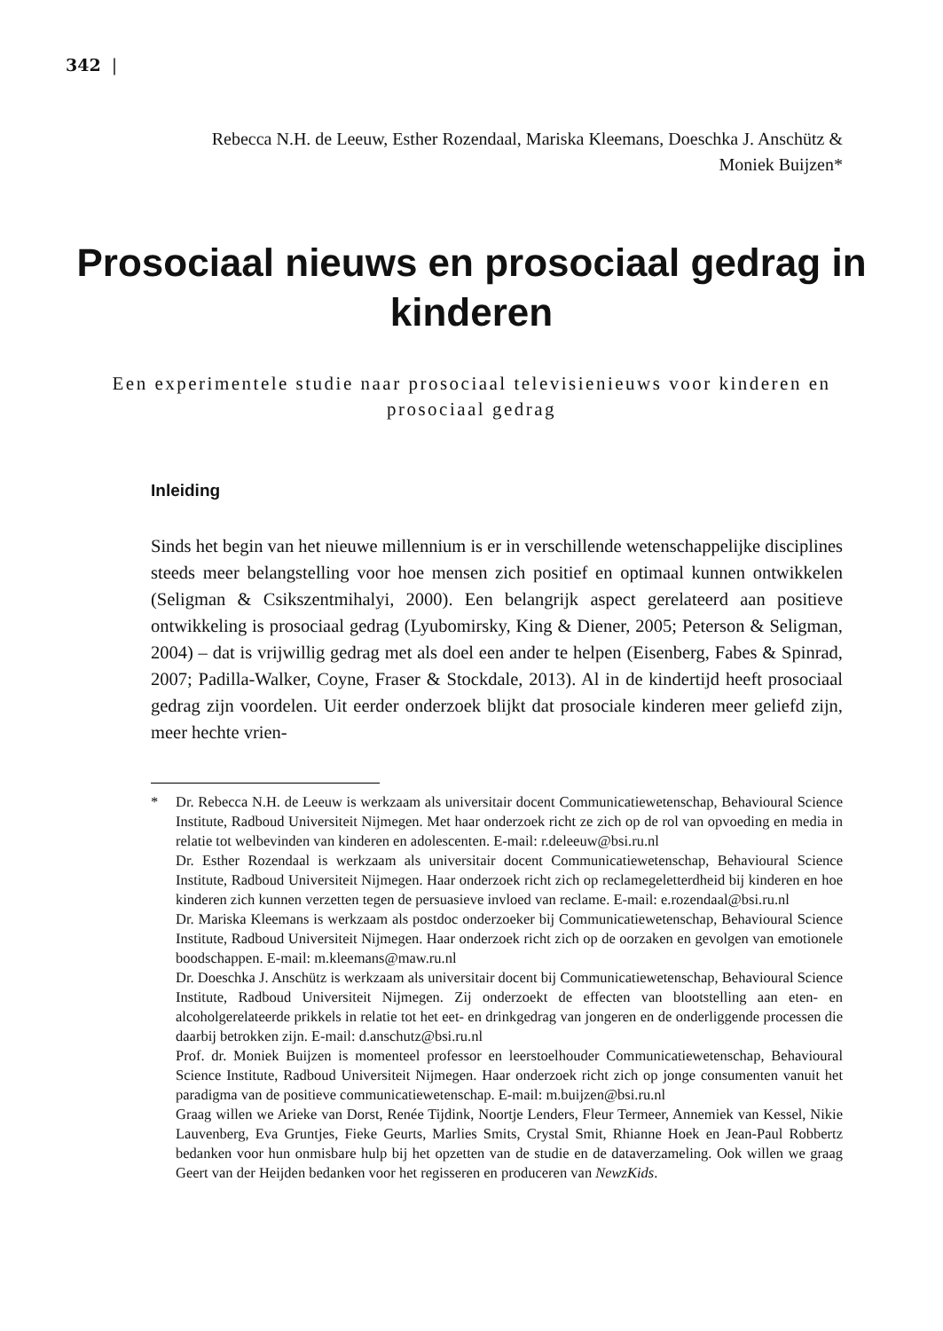342 |
Rebecca N.H. de Leeuw, Esther Rozendaal, Mariska Kleemans, Doeschka J. Anschütz &
Moniek Buijzen*
Prosociaal nieuws en prosociaal gedrag in kinderen
Een experimentele studie naar prosociaal televisienieuws voor kinderen en prosociaal gedrag
Inleiding
Sinds het begin van het nieuwe millennium is er in verschillende wetenschappelijke disciplines steeds meer belangstelling voor hoe mensen zich positief en optimaal kunnen ontwikkelen (Seligman & Csikszentmihalyi, 2000). Een belangrijk aspect gerelateerd aan positieve ontwikkeling is prosociaal gedrag (Lyubomirsky, King & Diener, 2005; Peterson & Seligman, 2004) – dat is vrijwillig gedrag met als doel een ander te helpen (Eisenberg, Fabes & Spinrad, 2007; Padilla-Walker, Coyne, Fraser & Stockdale, 2013). Al in de kindertijd heeft prosociaal gedrag zijn voordelen. Uit eerder onderzoek blijkt dat prosociale kinderen meer geliefd zijn, meer hechte vrien-
* Dr. Rebecca N.H. de Leeuw is werkzaam als universitair docent Communicatiewetenschap, Behavioural Science Institute, Radboud Universiteit Nijmegen. Met haar onderzoek richt ze zich op de rol van opvoeding en media in relatie tot welbevinden van kinderen en adolescenten. E-mail: r.deleeuw@bsi.ru.nl
Dr. Esther Rozendaal is werkzaam als universitair docent Communicatiewetenschap, Behavioural Science Institute, Radboud Universiteit Nijmegen. Haar onderzoek richt zich op reclamegeletterdheid bij kinderen en hoe kinderen zich kunnen verzetten tegen de persuasieve invloed van reclame. E-mail: e.rozendaal@bsi.ru.nl
Dr. Mariska Kleemans is werkzaam als postdoc onderzoeker bij Communicatiewetenschap, Behavioural Science Institute, Radboud Universiteit Nijmegen. Haar onderzoek richt zich op de oorzaken en gevolgen van emotionele boodschappen. E-mail: m.kleemans@maw.ru.nl
Dr. Doeschka J. Anschütz is werkzaam als universitair docent bij Communicatiewetenschap, Behavioural Science Institute, Radboud Universiteit Nijmegen. Zij onderzoekt de effecten van blootstelling aan eten- en alcoholgerelateerde prikkels in relatie tot het eet- en drinkgedrag van jongeren en de onderliggende processen die daarbij betrokken zijn. E-mail: d.anschutz@bsi.ru.nl
Prof. dr. Moniek Buijzen is momenteel professor en leerstoelhouder Communicatiewetenschap, Behavioural Science Institute, Radboud Universiteit Nijmegen. Haar onderzoek richt zich op jonge consumenten vanuit het paradigma van de positieve communicatiewetenschap. E-mail: m.buijzen@bsi.ru.nl
Graag willen we Arieke van Dorst, Renée Tijdink, Noortje Lenders, Fleur Termeer, Annemiek van Kessel, Nikie Lauvenberg, Eva Gruntjes, Fieke Geurts, Marlies Smits, Crystal Smit, Rhianne Hoek en Jean-Paul Robbertz bedanken voor hun onmisbare hulp bij het opzetten van de studie en de dataverzameling. Ook willen we graag Geert van der Heijden bedanken voor het regisseren en produceren van NewzKids.